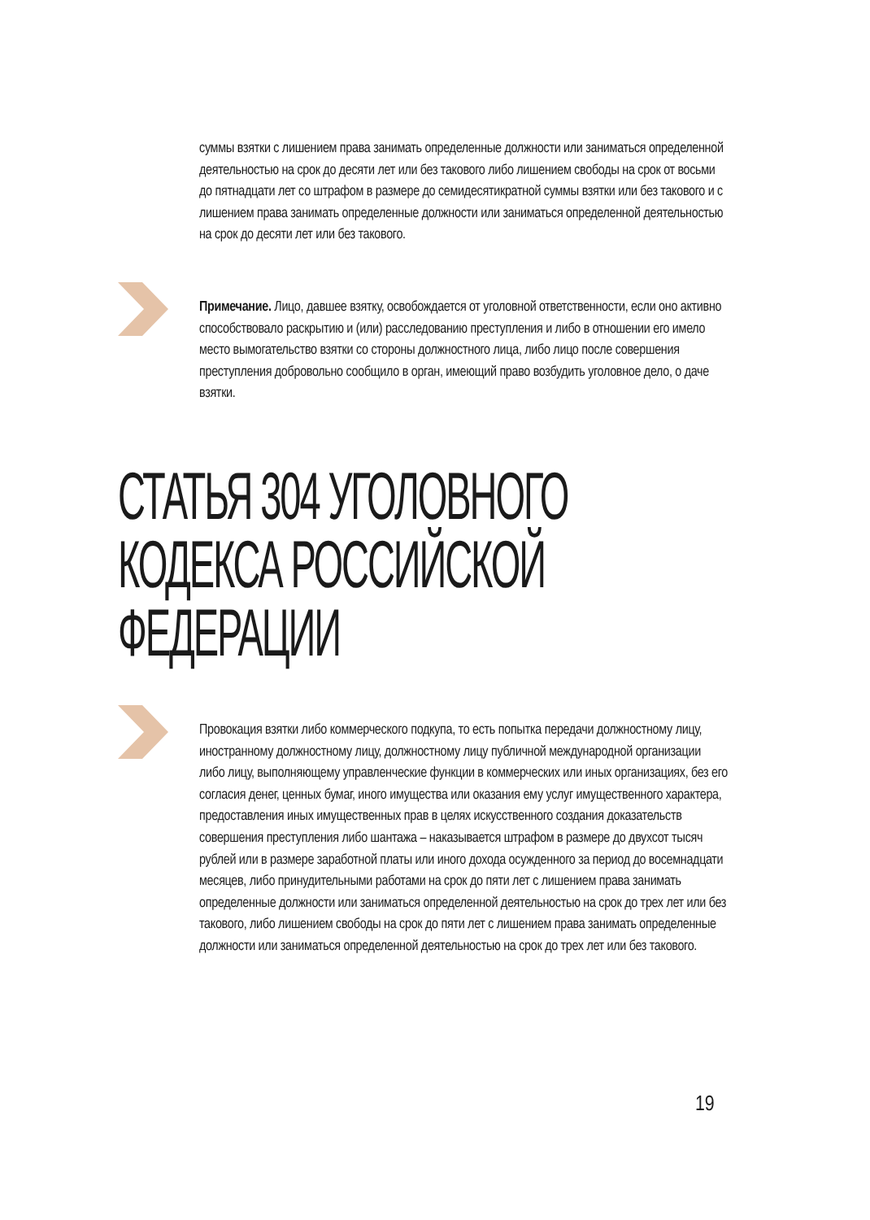суммы взятки с лишением права занимать определенные должности или заниматься определенной деятельностью на срок до десяти лет или без такового либо лишением свободы на срок от восьми до пятнадцати лет со штрафом в размере до семидесятикратной суммы взятки или без такового и с лишением права занимать определенные должности или заниматься определенной деятельностью на срок до десяти лет или без такового.
Примечание. Лицо, давшее взятку, освобождается от уголовной ответственности, если оно активно способствовало раскрытию и (или) расследованию преступления и либо в отношении его имело место вымогательство взятки со стороны должностного лица, либо лицо после совершения преступления добровольно сообщило в орган, имеющий право возбудить уголовное дело, о даче взятки.
СТАТЬЯ 304 УГОЛОВНОГО
КОДЕКСА РОССИЙСКОЙ
ФЕДЕРАЦИИ
Провокация взятки либо коммерческого подкупа, то есть попытка передачи должностному лицу, иностранному должностному лицу, должностному лицу публичной международной организации либо лицу, выполняющему управленческие функции в коммерческих или иных организациях, без его согласия денег, ценных бумаг, иного имущества или оказания ему услуг имущественного характера, предоставления иных имущественных прав в целях искусственного создания доказательств совершения преступления либо шантажа – наказывается штрафом в размере до двухсот тысяч рублей или в размере заработной платы или иного дохода осужденного за период до восемнадцати месяцев, либо принудительными работами на срок до пяти лет с лишением права занимать определенные должности или заниматься определенной деятельностью на срок до трех лет или без такового, либо лишением свободы на срок до пяти лет с лишением права занимать определенные должности или заниматься определенной деятельностью на срок до трех лет или без такового.
19